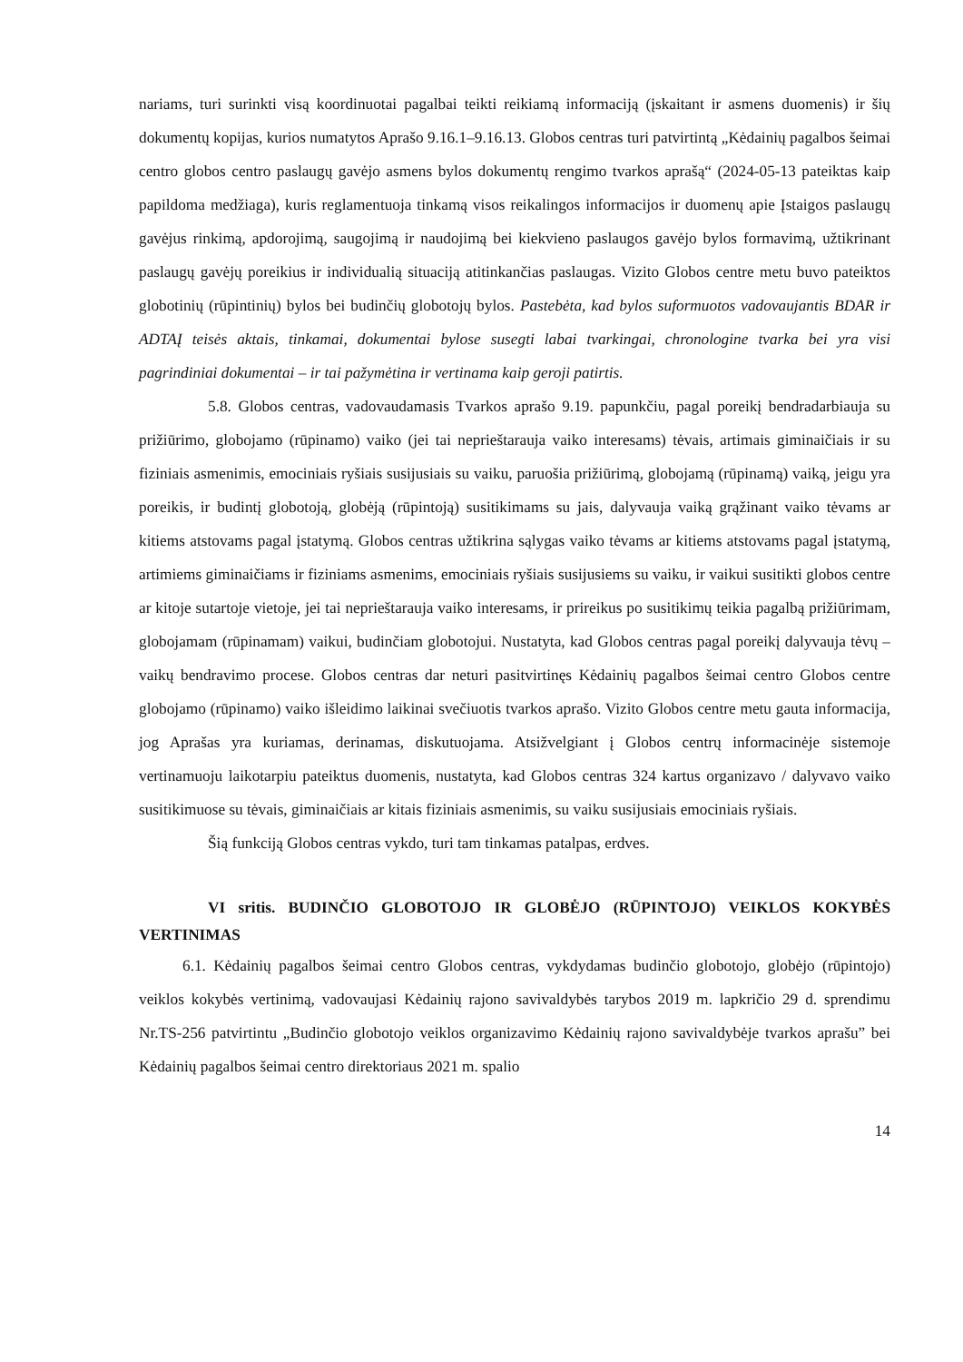nariams, turi surinkti visą koordinuotai pagalbai teikti reikiamą informaciją (įskaitant ir asmens duomenis) ir šių dokumentų kopijas, kurios numatytos Aprašo 9.16.1–9.16.13. Globos centras turi patvirtintą „Kėdainių pagalbos šeimai centro globos centro paslaugų gavėjo asmens bylos dokumentų rengimo tvarkos aprašą“ (2024-05-13 pateiktas kaip papildoma medžiaga), kuris reglamentuoja tinkamą visos reikalingos informacijos ir duomenų apie Įstaigos paslaugų gavėjus rinkimą, apdorojimą, saugojimą ir naudojimą bei kiekvieno paslaugos gavėjo bylos formavimą, užtikrinant paslaugų gavėjų poreikius ir individualią situaciją atitinkančias paslaugas. Vizito Globos centre metu buvo pateiktos globotinių (rūpintinių) bylos bei budinčių globotojų bylos. Pastebėta, kad bylos suformuotos vadovaujantis BDAR ir ADTAĮ teisės aktais, tinkamai, dokumentai bylose susegti labai tvarkingai, chronologine tvarka bei yra visi pagrindiniai dokumentai – ir tai pažymėtina ir vertinama kaip geroji patirtis.
5.8. Globos centras, vadovaudamasis Tvarkos aprašo 9.19. papunkčiu, pagal poreikį bendradarbiauja su prižiūrimo, globojamo (rūpinamo) vaiko (jei tai neprieštarauja vaiko interesams) tėvais, artimais giminaičiais ir su fiziniais asmenimis, emociniais ryšiais susijusiais su vaiku, paruošia prižiūrimą, globojamą (rūpinamą) vaiką, jeigu yra poreikis, ir budintį globotoją, globėją (rūpintoją) susitikimams su jais, dalyvauja vaiką grąžinant vaiko tėvams ar kitiems atstovams pagal įstatymą. Globos centras užtikrina sąlygas vaiko tėvams ar kitiems atstovams pagal įstatymą, artimiems giminaičiams ir fiziniams asmenims, emociniais ryšiais susijusiems su vaiku, ir vaikui susitikti globos centre ar kitoje sutartoje vietoje, jei tai neprieštarauja vaiko interesams, ir prireikus po susitikimų teikia pagalbą prižiūrimam, globojamam (rūpinamam) vaikui, budinčiam globotojui. Nustatyta, kad Globos centras pagal poreikį dalyvauja tėvų – vaikų bendravimo procese. Globos centras dar neturi pasitvirtinęs Kėdainių pagalbos šeimai centro Globos centre globojamo (rūpinamo) vaiko išleidimo laikinai svečiuotis tvarkos aprašo. Vizito Globos centre metu gauta informacija, jog Aprašas yra kuriamas, derinamas, diskutuojama. Atsižvelgiant į Globos centrų informacinėje sistemoje vertinamuoju laikotarpiu pateiktus duomenis, nustatyta, kad Globos centras 324 kartus organizavo / dalyvavo vaiko susitikimuose su tėvais, giminaičiais ar kitais fiziniais asmenimis, su vaiku susijusiais emociniais ryšiais.
Šią funkciją Globos centras vykdo, turi tam tinkamas patalpas, erdves.
VI sritis. BUDINČIO GLOBOTOJO IR GLOBĖJO (RŪPINTOJO) VEIKLOS KOKYBĖS VERTINIMAS
6.1. Kėdainių pagalbos šeimai centro Globos centras, vykdydamas budinčio globotojo, globėjo (rūpintojo) veiklos kokybės vertinimą, vadovaujasi Kėdainių rajono savivaldybės tarybos 2019 m. lapkričio 29 d. sprendimu Nr.TS-256 patvirtintu „Budinčio globotojo veiklos organizavimo Kėdainių rajono savivaldybėje tvarkos aprašu” bei Kėdainių pagalbos šeimai centro direktoriaus 2021 m. spalio
14